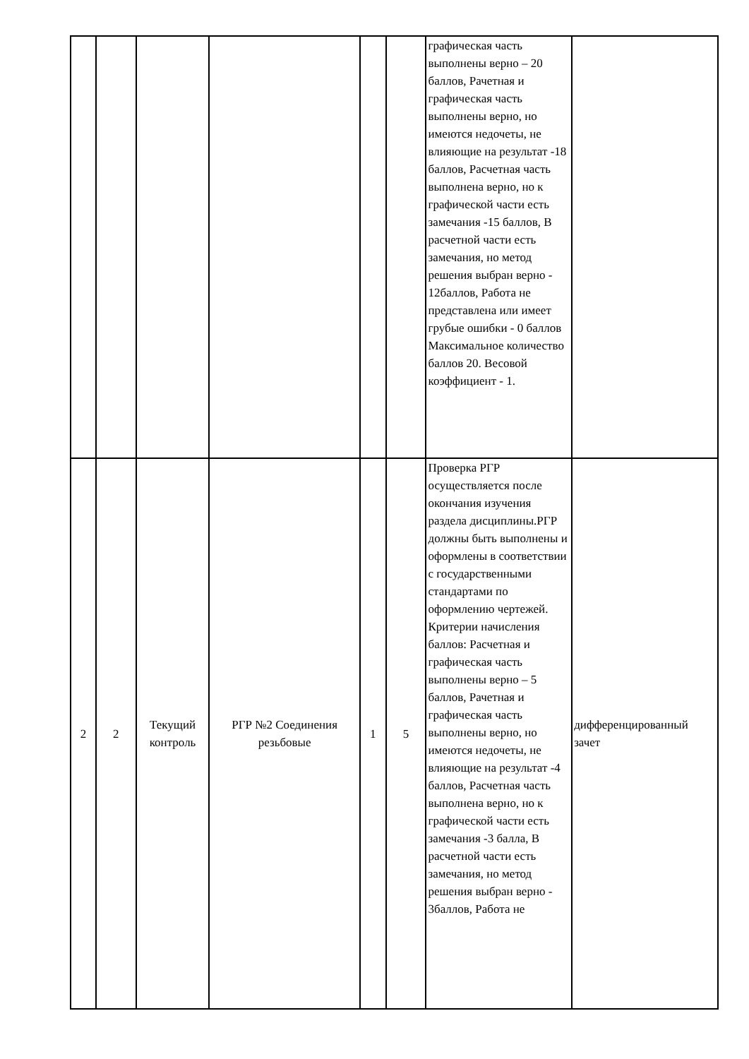| | | | | | | графическая часть выполнены верно – 20 баллов, Рачетная и графическая часть выполнены верно, но имеются недочеты, не влияющие на результат -18 баллов, Расчетная часть выполнена верно, но к графической части есть замечания -15 баллов, В расчетной части есть замечания, но метод решения выбран верно - 12баллов, Работа не представлена или имеет грубые ошибки - 0 баллов Максимальное количество баллов 20. Весовой коэффициент - 1. | |
| 2 | 2 | Текущий контроль | РГР №2 Соединения резьбовые | 1 | 5 | Проверка РГР осуществляется после окончания изучения раздела дисциплины.РГР должны быть выполнены и оформлены в соответствии с государственными стандартами по оформлению чертежей. Критерии начисления баллов: Расчетная и графическая часть выполнены верно – 5 баллов, Рачетная и графическая часть выполнены верно, но имеются недочеты, не влияющие на результат -4 баллов, Расчетная часть выполнена верно, но к графической части есть замечания -3 балла, В расчетной части есть замечания, но метод решения выбран верно - 3баллов, Работа не | дифференцированный зачет |